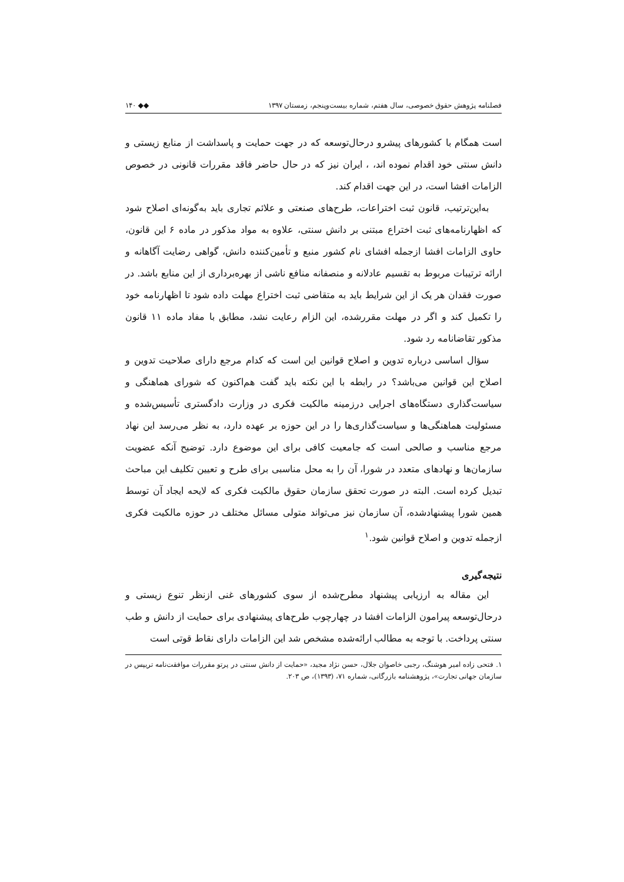فصلنامه پژوهش حقوق خصوصی، سال هفتم، شماره بیست‌وپنجم، زمستان ۱۳۹۷ ◆◆ ۱۴۰
است همگام با کشورهای پیشرو درحال‌توسعه که در جهت حمایت و پاسداشت از منابع زیستی و دانش سنتی خود اقدام نموده اند، ، ایران نیز که در حال حاضر فاقد مقررات قانونی در خصوص الزامات افشا است، در این جهت اقدام کند.
به‌این‌ترتیب، قانون ثبت اختراعات، طرح‌های صنعتی و علائم تجاری باید به‌گونه‌ای اصلاح شود که اظهارنامه‌های ثبت اختراع مبتنی بر دانش سنتی، علاوه به مواد مذکور در ماده ۶ این قانون، حاوی الزامات افشا ازجمله افشای نام کشور منبع و تأمین‌کننده دانش، گواهی رضایت آگاهانه و ارائه ترتیبات مربوط به تقسیم عادلانه و منصفانه منافع ناشی از بهره‌برداری از این منابع باشد. در صورت فقدان هر یک از این شرایط باید به متقاضی ثبت اختراع مهلت داده شود تا اظهارنامه خود را تکمیل کند و اگر در مهلت مقررشده، این الزام رعایت نشد، مطابق با مفاد ماده ۱۱ قانون مذکور تقاضانامه رد شود.
سؤال اساسی درباره تدوین و اصلاح قوانین این است که کدام مرجع دارای صلاحیت تدوین و اصلاح این قوانین می‌باشد؟ در رابطه با این نکته باید گفت هم‌اکنون که شورای هماهنگی و سیاست‌گذاری دستگاه‌های اجرایی درزمینه مالکیت فکری در وزارت دادگستری تأسیس‌شده و مسئولیت هماهنگی‌ها و سیاست‌گذاری‌ها را در این حوزه بر عهده دارد، به نظر می‌رسد این نهاد مرجع مناسب و صالحی است که جامعیت کافی برای این موضوع دارد. توضیح آنکه عضویت سازمان‌ها و نهادهای متعدد در شورا، آن را به محل مناسبی برای طرح و تعیین تکلیف این مباحث تبدیل کرده است. البته در صورت تحقق سازمان حقوق مالکیت فکری که لایحه ایجاد آن توسط همین شورا پیشنهادشده، آن سازمان نیز می‌تواند متولی مسائل مختلف در حوزه مالکیت فکری ازجمله تدوین و اصلاح قوانین شود.<sup>۱</sup>
نتیجه‌گیری
این مقاله به ارزیابی پیشنهاد مطرح‌شده از سوی کشورهای غنی ازنظر تنوع زیستی و درحال‌توسعه پیرامون الزامات افشا در چهارچوب طرح‌های پیشنهادی برای حمایت از دانش و طب سنتی پرداخت. با توجه به مطالب ارائه‌شده مشخص شد این الزامات دارای نقاط قوتی است
۱. فتحی زاده امیر هوشنگ، رجبی خاصوان جلال، حسن نژاد مجید، «حمایت از دانش سنتی در پرتو مقررات موافقت‌نامه تریپس در سازمان جهانی تجارت»، پژوهشنامه بازرگانی، شماره ۷۱، (۱۳۹۳)، ص ۲۰۳.